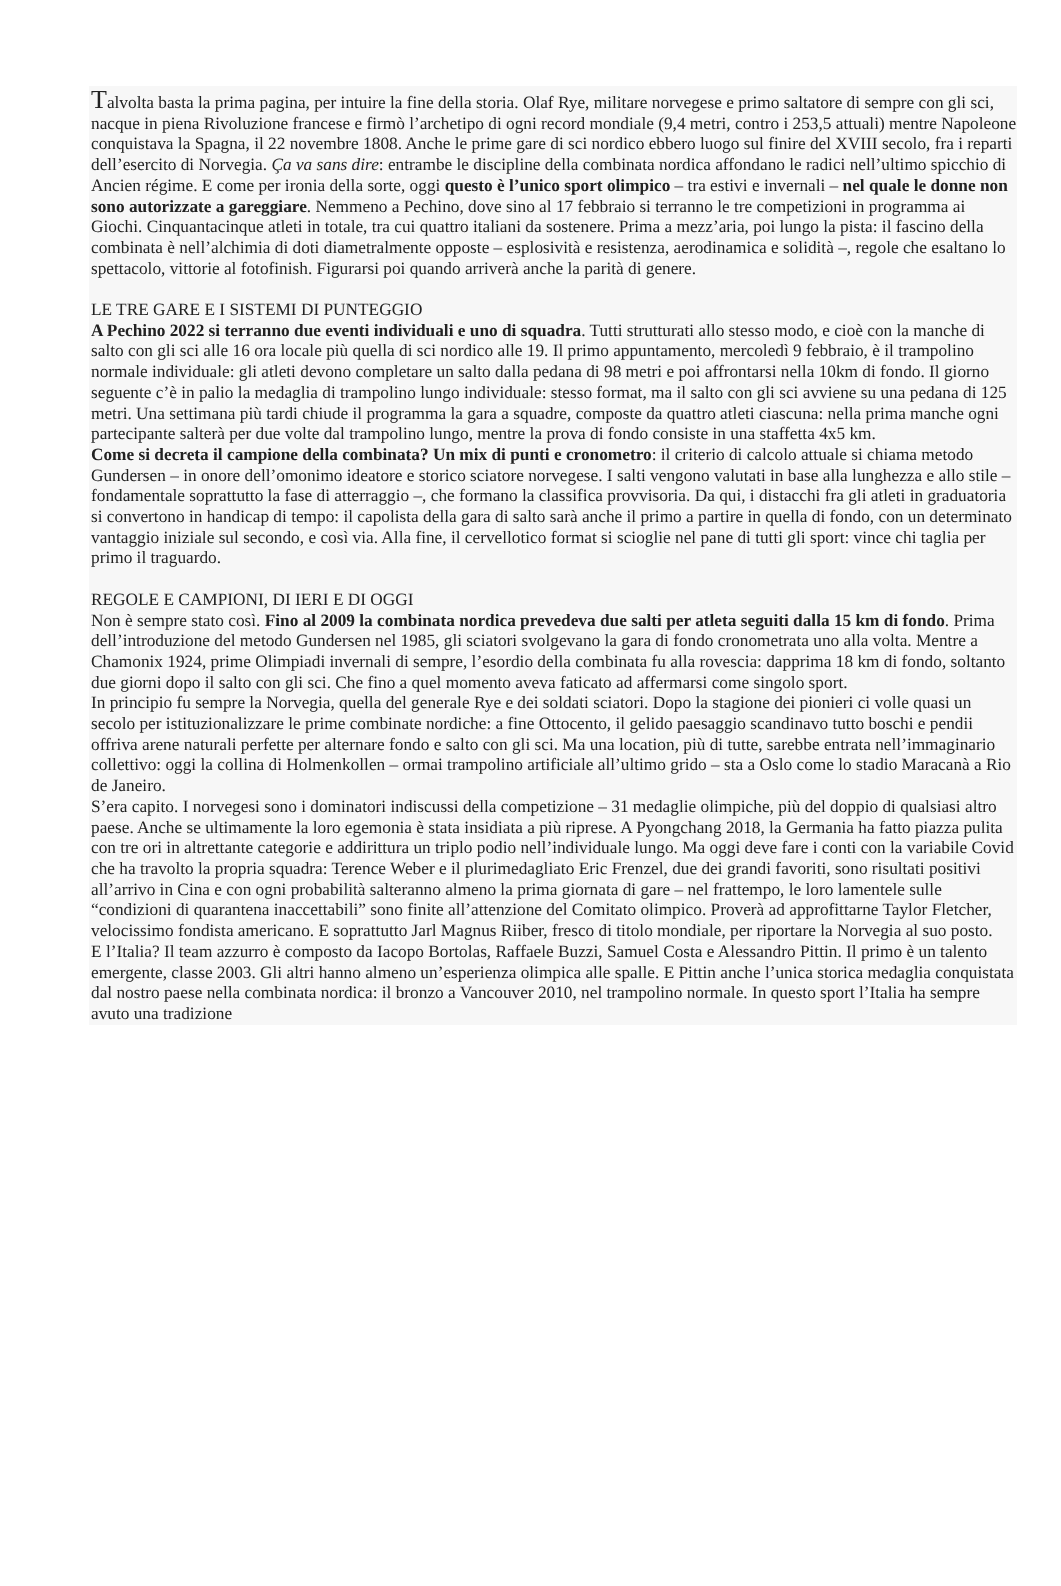Talvolta basta la prima pagina, per intuire la fine della storia. Olaf Rye, militare norvegese e primo saltatore di sempre con gli sci, nacque in piena Rivoluzione francese e firmò l’archetipo di ogni record mondiale (9,4 metri, contro i 253,5 attuali) mentre Napoleone conquistava la Spagna, il 22 novembre 1808. Anche le prime gare di sci nordico ebbero luogo sul finire del XVIII secolo, fra i reparti dell’esercito di Norvegia. Ça va sans dire: entrambe le discipline della combinata nordica affondano le radici nell’ultimo spicchio di Ancien régime. E come per ironia della sorte, oggi questo è l’unico sport olimpico – tra estivi e invernali – nel quale le donne non sono autorizzate a gareggiare. Nemmeno a Pechino, dove sino al 17 febbraio si terranno le tre competizioni in programma ai Giochi. Cinquantacinque atleti in totale, tra cui quattro italiani da sostenere. Prima a mezz’aria, poi lungo la pista: il fascino della combinata è nell’alchimia di doti diametralmente opposte – esplosività e resistenza, aerodinamica e solidità –, regole che esaltano lo spettacolo, vittorie al fotofinish. Figurarsi poi quando arriverà anche la parità di genere.
LE TRE GARE E I SISTEMI DI PUNTEGGIO
A Pechino 2022 si terranno due eventi individuali e uno di squadra. Tutti strutturati allo stesso modo, e cioè con la manche di salto con gli sci alle 16 ora locale più quella di sci nordico alle 19. Il primo appuntamento, mercoledì 9 febbraio, è il trampolino normale individuale: gli atleti devono completare un salto dalla pedana di 98 metri e poi affrontarsi nella 10km di fondo. Il giorno seguente c’è in palio la medaglia di trampolino lungo individuale: stesso format, ma il salto con gli sci avviene su una pedana di 125 metri. Una settimana più tardi chiude il programma la gara a squadre, composte da quattro atleti ciascuna: nella prima manche ogni partecipante salterà per due volte dal trampolino lungo, mentre la prova di fondo consiste in una staffetta 4x5 km.
Come si decreta il campione della combinata? Un mix di punti e cronometro: il criterio di calcolo attuale si chiama metodo Gundersen – in onore dell’omonimo ideatore e storico sciatore norvegese. I salti vengono valutati in base alla lunghezza e allo stile – fondamentale soprattutto la fase di atterraggio –, che formano la classifica provvisoria. Da qui, i distacchi fra gli atleti in graduatoria si convertono in handicap di tempo: il capolista della gara di salto sarà anche il primo a partire in quella di fondo, con un determinato vantaggio iniziale sul secondo, e così via. Alla fine, il cervellotico format si scioglie nel pane di tutti gli sport: vince chi taglia per primo il traguardo.
REGOLE E CAMPIONI, DI IERI E DI OGGI
Non è sempre stato così. Fino al 2009 la combinata nordica prevedeva due salti per atleta seguiti dalla 15 km di fondo. Prima dell’introduzione del metodo Gundersen nel 1985, gli sciatori svolgevano la gara di fondo cronometrata uno alla volta. Mentre a Chamonix 1924, prime Olimpiadi invernali di sempre, l’esordio della combinata fu alla rovescia: dapprima 18 km di fondo, soltanto due giorni dopo il salto con gli sci. Che fino a quel momento aveva faticato ad affermarsi come singolo sport.
In principio fu sempre la Norvegia, quella del generale Rye e dei soldati sciatori. Dopo la stagione dei pionieri ci volle quasi un secolo per istituzionalizzare le prime combinate nordiche: a fine Ottocento, il gelido paesaggio scandinavo tutto boschi e pendii offriva arene naturali perfette per alternare fondo e salto con gli sci. Ma una location, più di tutte, sarebbe entrata nell’immaginario collettivo: oggi la collina di Holmenkollen – ormai trampolino artificiale all’ultimo grido – sta a Oslo come lo stadio Maracanà a Rio de Janeiro.
S’era capito. I norvegesi sono i dominatori indiscussi della competizione – 31 medaglie olimpiche, più del doppio di qualsiasi altro paese. Anche se ultimamente la loro egemonia è stata insidiata a più riprese. A Pyongchang 2018, la Germania ha fatto piazza pulita con tre ori in altrettante categorie e addirittura un triplo podio nell’individuale lungo. Ma oggi deve fare i conti con la variabile Covid che ha travolto la propria squadra: Terence Weber e il plurimedagliato Eric Frenzel, due dei grandi favoriti, sono risultati positivi all’arrivo in Cina e con ogni probabilità salteranno almeno la prima giornata di gare – nel frattempo, le loro lamentele sulle “condizioni di quarantena inaccettabili” sono finite all’attenzione del Comitato olimpico. Proverà ad approfittarne Taylor Fletcher, velocissimo fondista americano. E soprattutto Jarl Magnus Riiber, fresco di titolo mondiale, per riportare la Norvegia al suo posto.
E l’Italia? Il team azzurro è composto da Iacopo Bortolas, Raffaele Buzzi, Samuel Costa e Alessandro Pittin. Il primo è un talento emergente, classe 2003. Gli altri hanno almeno un’esperienza olimpica alle spalle. E Pittin anche l’unica storica medaglia conquistata dal nostro paese nella combinata nordica: il bronzo a Vancouver 2010, nel trampolino normale. In questo sport l’Italia ha sempre avuto una tradizione